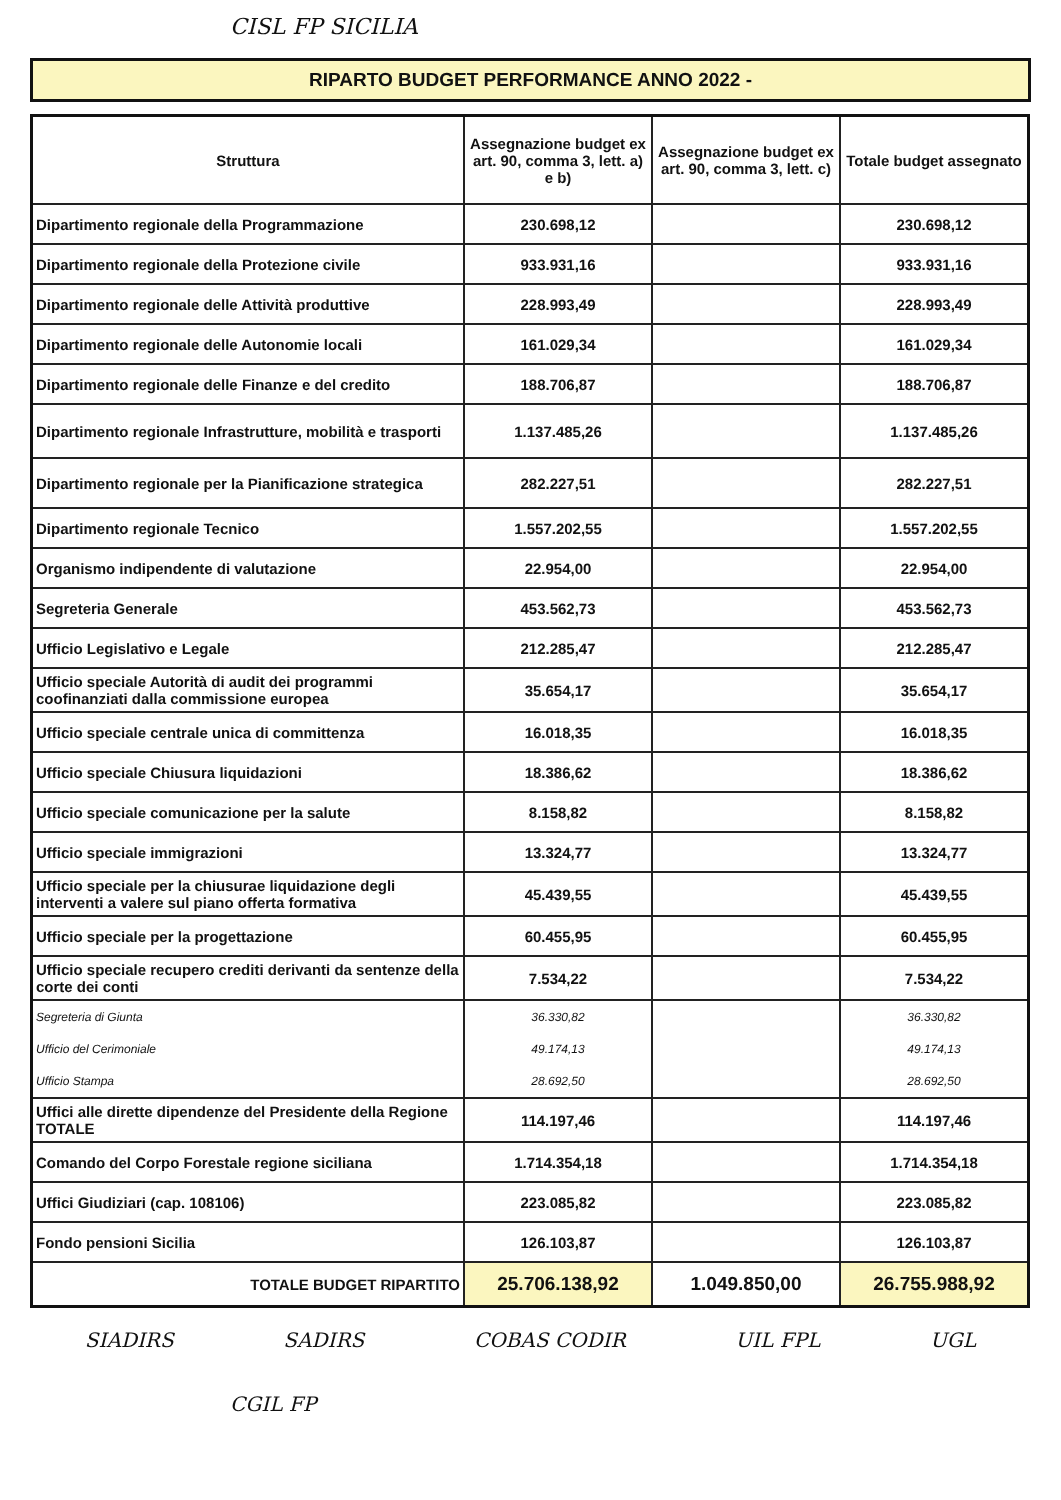CISL FP SICILIA
RIPARTO BUDGET PERFORMANCE ANNO 2022 -
| Struttura | Assegnazione budget ex art. 90, comma 3, lett. a) e b) | Assegnazione budget ex art. 90, comma 3, lett. c) | Totale budget assegnato |
| --- | --- | --- | --- |
| Dipartimento regionale della Programmazione | 230.698,12 | | 230.698,12 |
| Dipartimento regionale della Protezione civile | 933.931,16 | | 933.931,16 |
| Dipartimento regionale delle Attività produttive | 228.993,49 | | 228.993,49 |
| Dipartimento regionale delle Autonomie locali | 161.029,34 | | 161.029,34 |
| Dipartimento regionale delle Finanze e del credito | 188.706,87 | | 188.706,87 |
| Dipartimento regionale Infrastrutture, mobilità e trasporti | 1.137.485,26 | | 1.137.485,26 |
| Dipartimento regionale per la Pianificazione strategica | 282.227,51 | | 282.227,51 |
| Dipartimento regionale Tecnico | 1.557.202,55 | | 1.557.202,55 |
| Organismo indipendente di valutazione | 22.954,00 | | 22.954,00 |
| Segreteria Generale | 453.562,73 | | 453.562,73 |
| Ufficio Legislativo e Legale | 212.285,47 | | 212.285,47 |
| Ufficio speciale Autorità di audit dei programmi coofinanziati dalla commissione europea | 35.654,17 | | 35.654,17 |
| Ufficio speciale centrale unica di committenza | 16.018,35 | | 16.018,35 |
| Ufficio speciale Chiusura liquidazioni | 18.386,62 | | 18.386,62 |
| Ufficio speciale comunicazione per la salute | 8.158,82 | | 8.158,82 |
| Ufficio speciale immigrazioni | 13.324,77 | | 13.324,77 |
| Ufficio speciale per la chiusurae liquidazione degli interventi a valere sul piano offerta formativa | 45.439,55 | | 45.439,55 |
| Ufficio speciale per la progettazione | 60.455,95 | | 60.455,95 |
| Ufficio speciale recupero crediti derivanti da sentenze della corte dei conti | 7.534,22 | | 7.534,22 |
| Segreteria di Giunta | 36.330,82 | | 36.330,82 |
| Ufficio del Cerimoniale | 49.174,13 | | 49.174,13 |
| Ufficio Stampa | 28.692,50 | | 28.692,50 |
| Uffici alle dirette dipendenze del Presidente della Regione TOTALE | 114.197,46 | | 114.197,46 |
| Comando del Corpo Forestale regione siciliana | 1.714.354,18 | | 1.714.354,18 |
| Uffici Giudiziari (cap. 108106) | 223.085,82 | | 223.085,82 |
| Fondo pensioni Sicilia | 126.103,87 | | 126.103,87 |
| TOTALE BUDGET RIPARTITO | 25.706.138,92 | 1.049.850,00 | 26.755.988,92 |
SIADIRS SADIRS COBAS CODIR UIL FPL UGL
CGIL FP